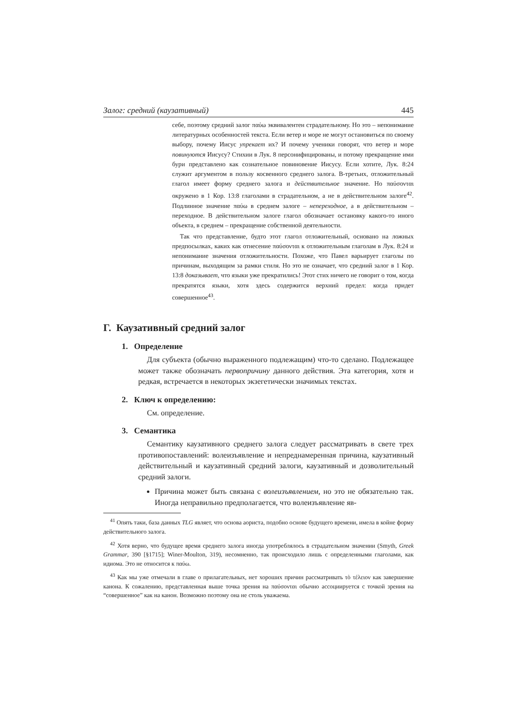Залог: средний (каузативный) 445
себе, поэтому средний залог παύω эквивалентен страдательному. Но это – непонимание литературных особенностей текста. Если ветер и море не могут остановиться по своему выбору, почему Иисус упрекает их? И почему ученики говорят, что ветер и море повинуются Иисусу? Стихии в Лук. 8 персонифицированы, и потому прекращение ими бури представлено как сознательное повиновение Иисусу. Если хотите, Лук. 8:24 служит аргументом в пользу косвенного среднего залога. В-третьих, отложительный глагол имеет форму среднего залога и действительное значение. Но παύσονται окружено в 1 Кор. 13:8 глаголами в страдательном, а не в действительном залоге<sup>42</sup>. Подлинное значение παύω в среднем залоге – непереходное, а в действительном – переходное. В действительном залоге глагол обозначает остановку какого-то иного объекта, в среднем – прекращение собственной деятельности.
Так что представление, будто этот глагол отложительный, основано на ложных предпосылках, каких как отнесение παύσονται к отложительным глаголам в Лук. 8:24 и непонимание значения отложительности. Похоже, что Павел варьирует глаголы по причинам, выходящим за рамки стиля. Но это не означает, что средний залог в 1 Кор. 13:8 доказывает, что языки уже прекратились! Этот стих ничего не говорит о том, когда прекратятся языки, хотя здесь содержится верхний предел: когда придет совершенное<sup>43</sup>.
Г. Каузативный средний залог
1. Определение
Для субъекта (обычно выраженного подлежащим) что-то сделано. Подлежащее может также обозначать первопричину данного действия. Эта категория, хотя и редкая, встречается в некоторых экзегетически значимых текстах.
2. Ключ к определению:
См. определение.
3. Семантика
Семантику каузативного среднего залога следует рассматривать в свете трех противопоставлений: волеизъявление и непреднамеренная причина, каузативный действительный и каузативный средний залоги, каузативный и дозволительный средний залоги.
Причина может быть связана с волеизъявлением, но это не обязательно так. Иногда неправильно предполагается, что волеизъявление яв-
<sup>41</sup> Опять таки, база данных TLG являет, что основа аориста, подобно основе будущего времени, имела в койне форму действительного залога.
<sup>42</sup> Хотя верно, что будущее время среднего залога иногда употреблялось в страдательном значении (Smyth, Greek Grammar, 390 [§1715]; Winer-Moulton, 319), несомненно, так происходило лишь с определенными глаголами, как идиома. Это не относится к παύω.
<sup>43</sup> Как мы уже отмечали в главе о прилагательных, нет хороших причин рассматривать τὸ τέλειον как завершение канона. К сожалению, представленная выше точка зрения на παύσονται обычно ассоциируется с точкой зрения на “совершенное” как на канон. Возможно поэтому она не столь уважаема.